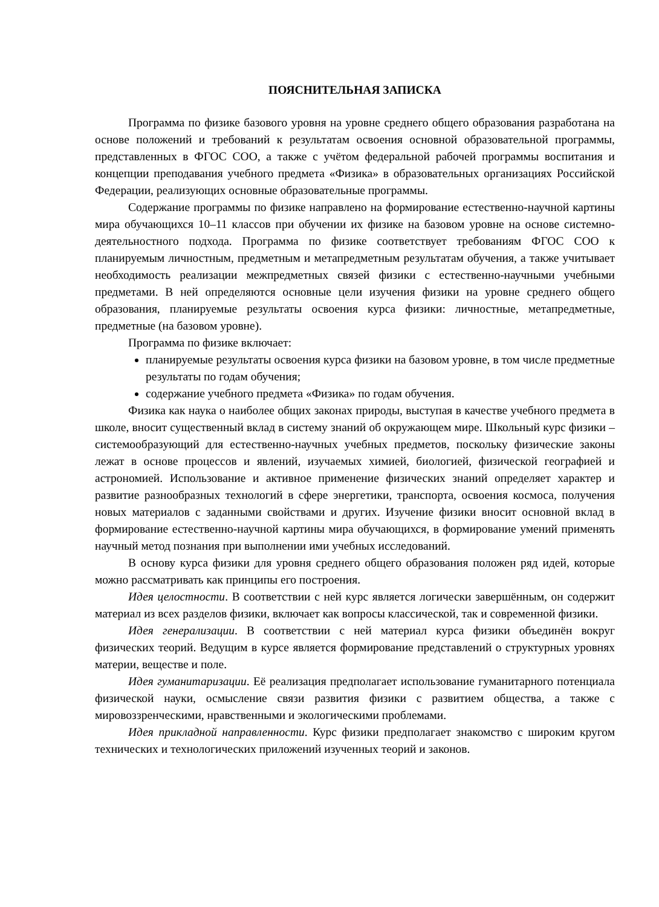ПОЯСНИТЕЛЬНАЯ ЗАПИСКА
Программа по физике базового уровня на уровне среднего общего образования разработана на основе положений и требований к результатам освоения основной образовательной программы, представленных в ФГОС СОО, а также с учётом федеральной рабочей программы воспитания и концепции преподавания учебного предмета «Физика» в образовательных организациях Российской Федерации, реализующих основные образовательные программы.
Содержание программы по физике направлено на формирование естественно-научной картины мира обучающихся 10–11 классов при обучении их физике на базовом уровне на основе системно-деятельностного подхода. Программа по физике соответствует требованиям ФГОС СОО к планируемым личностным, предметным и метапредметным результатам обучения, а также учитывает необходимость реализации межпредметных связей физики с естественно-научными учебными предметами. В ней определяются основные цели изучения физики на уровне среднего общего образования, планируемые результаты освоения курса физики: личностные, метапредметные, предметные (на базовом уровне).
Программа по физике включает:
планируемые результаты освоения курса физики на базовом уровне, в том числе предметные результаты по годам обучения;
содержание учебного предмета «Физика» по годам обучения.
Физика как наука о наиболее общих законах природы, выступая в качестве учебного предмета в школе, вносит существенный вклад в систему знаний об окружающем мире. Школьный курс физики – системообразующий для естественно-научных учебных предметов, поскольку физические законы лежат в основе процессов и явлений, изучаемых химией, биологией, физической географией и астрономией. Использование и активное применение физических знаний определяет характер и развитие разнообразных технологий в сфере энергетики, транспорта, освоения космоса, получения новых материалов с заданными свойствами и других. Изучение физики вносит основной вклад в формирование естественно-научной картины мира обучающихся, в формирование умений применять научный метод познания при выполнении ими учебных исследований.
В основу курса физики для уровня среднего общего образования положен ряд идей, которые можно рассматривать как принципы его построения.
Идея целостности. В соответствии с ней курс является логически завершённым, он содержит материал из всех разделов физики, включает как вопросы классической, так и современной физики.
Идея генерализации. В соответствии с ней материал курса физики объединён вокруг физических теорий. Ведущим в курсе является формирование представлений о структурных уровнях материи, веществе и поле.
Идея гуманитаризации. Её реализация предполагает использование гуманитарного потенциала физической науки, осмысление связи развития физики с развитием общества, а также с мировоззренческими, нравственными и экологическими проблемами.
Идея прикладной направленности. Курс физики предполагает знакомство с широким кругом технических и технологических приложений изученных теорий и законов.